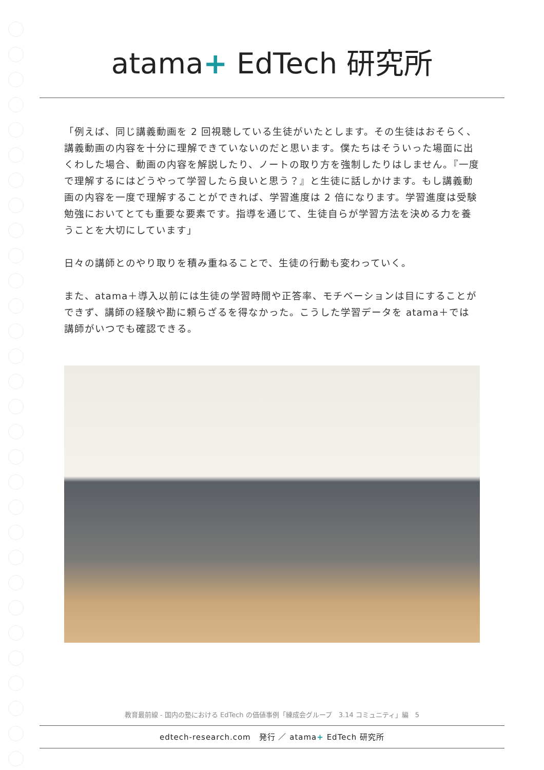atama+ EdTech 研究所
「例えば、同じ講義動画を 2 回視聴している生徒がいたとします。その生徒はおそらく、講義動画の内容を十分に理解できていないのだと思います。僕たちはそういった場面に出くわした場合、動画の内容を解説したり、ノートの取り方を強制したりはしません。『一度で理解するにはどうやって学習したら良いと思う？』と生徒に話しかけます。もし講義動画の内容を一度で理解することができれば、学習進度は 2 倍になります。学習進度は受験勉強においてとても重要な要素です。指導を通じて、生徒自らが学習方法を決める力を養うことを大切にしています」
日々の講師とのやり取りを積み重ねることで、生徒の行動も変わっていく。
また、atama＋導入以前には生徒の学習時間や正答率、モチベーションは目にすることができず、講師の経験や勘に頼らざるを得なかった。こうした学習データを atama＋では講師がいつでも確認できる。
教育最前線 - 国内の塾における EdTech の価値事例「練成会グループ　3.14 コミュニティ」編　5
edtech-research.com　発行 ／ atama+ EdTech 研究所